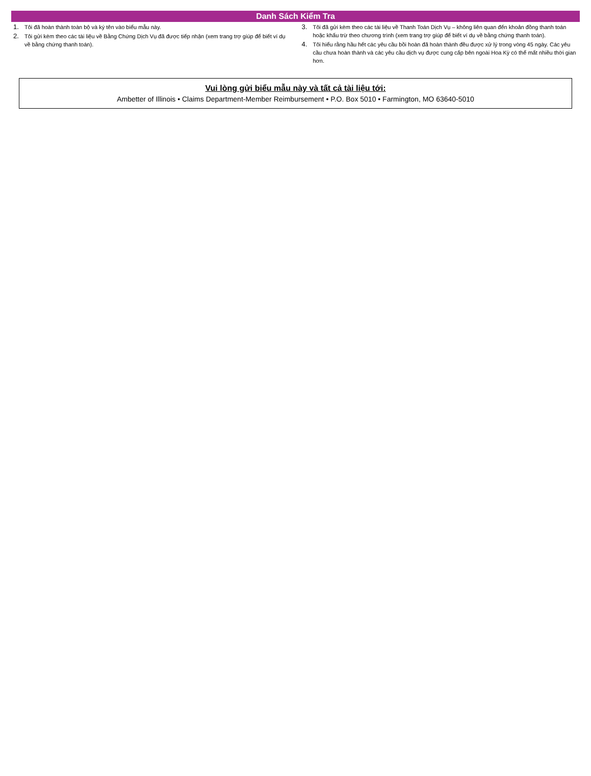Danh Sách Kiểm Tra
1. Tôi đã hoàn thành toàn bộ và ký tên vào biểu mẫu này.
2. Tôi gửi kèm theo các tài liệu về Bằng Chứng Dịch Vụ đã được tiếp nhận (xem trang trợ giúp để biết ví dụ về bằng chứng thanh toán).
3. Tôi đã gửi kèm theo các tài liệu về Thanh Toán Dịch Vụ – không liên quan đến khoản đồng thanh toán hoặc khấu trừ theo chương trình (xem trang trợ giúp để biết ví dụ về bằng chứng thanh toán).
4. Tôi hiểu rằng hầu hết các yêu cầu bồi hoàn đã hoàn thành đều được xử lý trong vòng 45 ngày. Các yêu cầu chưa hoàn thành và các yêu cầu dịch vụ được cung cấp bên ngoài Hoa Kỳ có thể mất nhiều thời gian hơn.
Vui lòng gửi biểu mẫu này và tất cả tài liệu tới:
Ambetter of Illinois • Claims Department-Member Reimbursement • P.O. Box 5010 • Farmington, MO 63640-5010